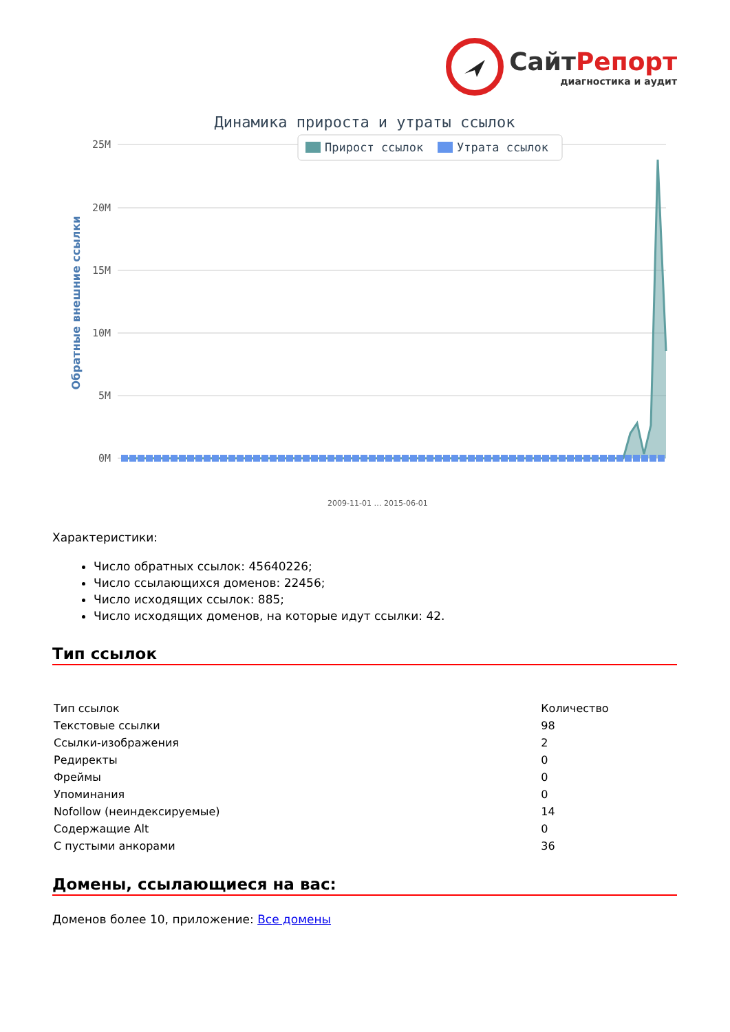СайтРепорт
диагностика и аудит
Динамика прироста и утраты ссылок
25M
20M
15M
10M
5M
0M
Прирост ссылок
Утрата ссылок
Обратные внешние ссылки
2009-11-01 … 2015-06-01
Характеристики:
Число обратных ссылок: 45640226;
Число ссылающихся доменов: 22456;
Число исходящих ссылок: 885;
Число исходящих доменов, на которые идут ссылки: 42.
Тип ссылок
| Тип ссылок | Количество |
| Текстовые ссылки | 98 |
| Ссылки-изображения | 2 |
| Редиректы | 0 |
| Фреймы | 0 |
| Упоминания | 0 |
| Nofollow (неиндексируемые) | 14 |
| Содержащие Alt | 0 |
| С пустыми анкорами | 36 |
Домены, ссылающиеся на вас:
Доменов более 10, приложение: Все домены